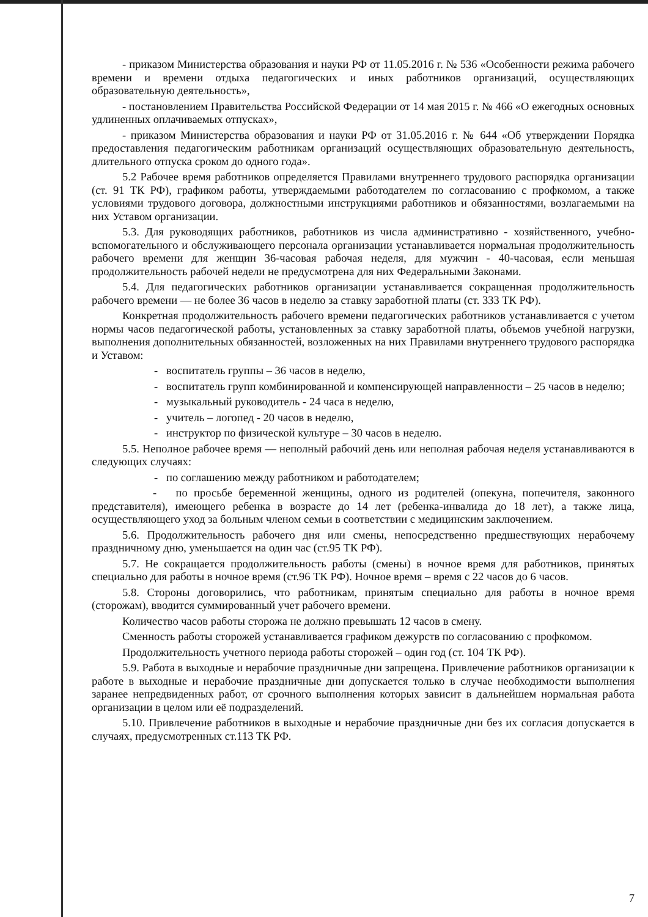- приказом Министерства образования и науки РФ от 11.05.2016 г. № 536 «Особенности режима рабочего времени и времени отдыха педагогических и иных работников организаций, осуществляющих образовательную деятельность»,
- постановлением Правительства Российской Федерации от 14 мая 2015 г. № 466 «О ежегодных основных удлиненных оплачиваемых отпусках»,
- приказом Министерства образования и науки РФ от 31.05.2016 г. № 644 «Об утверждении Порядка предоставления педагогическим работникам организаций осуществляющих образовательную деятельность, длительного отпуска сроком до одного года».
5.2 Рабочее время работников определяется Правилами внутреннего трудового распорядка организации (ст. 91 ТК РФ), графиком работы, утверждаемыми работодателем по согласованию с профкомом, а также условиями трудового договора, должностными инструкциями работников и обязанностями, возлагаемыми на них Уставом организации.
5.3. Для руководящих работников, работников из числа административно - хозяйственного, учебно-вспомогательного и обслуживающего персонала организации устанавливается нормальная продолжительность рабочего времени для женщин 36-часовая рабочая неделя, для мужчин - 40-часовая, если меньшая продолжительность рабочей недели не предусмотрена для них Федеральными Законами.
5.4. Для педагогических работников организации устанавливается сокращенная продолжительность рабочего времени — не более 36 часов в неделю за ставку заработной платы (ст. 333 ТК РФ).
Конкретная продолжительность рабочего времени педагогических работников устанавливается с учетом нормы часов педагогической работы, установленных за ставку заработной платы, объемов учебной нагрузки, выполнения дополнительных обязанностей, возложенных на них Правилами внутреннего трудового распорядка и Уставом:
- воспитатель группы – 36 часов в неделю,
- воспитатель групп комбинированной и компенсирующей направленности – 25 часов в неделю;
- музыкальный руководитель - 24 часа в неделю,
- учитель – логопед - 20 часов в неделю,
- инструктор по физической культуре – 30 часов в неделю.
5.5. Неполное рабочее время — неполный рабочий день или неполная рабочая неделя устанавливаются в следующих случаях:
- по соглашению между работником и работодателем;
- по просьбе беременной женщины, одного из родителей (опекуна, попечителя, законного представителя), имеющего ребенка в возрасте до 14 лет (ребенка-инвалида до 18 лет), а также лица, осуществляющего уход за больным членом семьи в соответствии с медицинским заключением.
5.6. Продолжительность рабочего дня или смены, непосредственно предшествующих нерабочему праздничному дню, уменьшается на один час (ст.95 ТК РФ).
5.7. Не сокращается продолжительность работы (смены) в ночное время для работников, принятых специально для работы в ночное время (ст.96 ТК РФ). Ночное время – время с 22 часов до 6 часов.
5.8. Стороны договорились, что работникам, принятым специально для работы в ночное время (сторожам), вводится суммированный учет рабочего времени.
Количество часов работы сторожа не должно превышать 12 часов в смену.
Сменность работы сторожей устанавливается графиком дежурств по согласованию с профкомом.
Продолжительность учетного периода работы сторожей – один год (ст. 104 ТК РФ).
5.9. Работа в выходные и нерабочие праздничные дни запрещена. Привлечение работников организации к работе в выходные и нерабочие праздничные дни допускается только в случае необходимости выполнения заранее непредвиденных работ, от срочного выполнения которых зависит в дальнейшем нормальная работа организации в целом или её подразделений.
5.10. Привлечение работников в выходные и нерабочие праздничные дни без их согласия допускается в случаях, предусмотренных ст.113 ТК РФ.
7